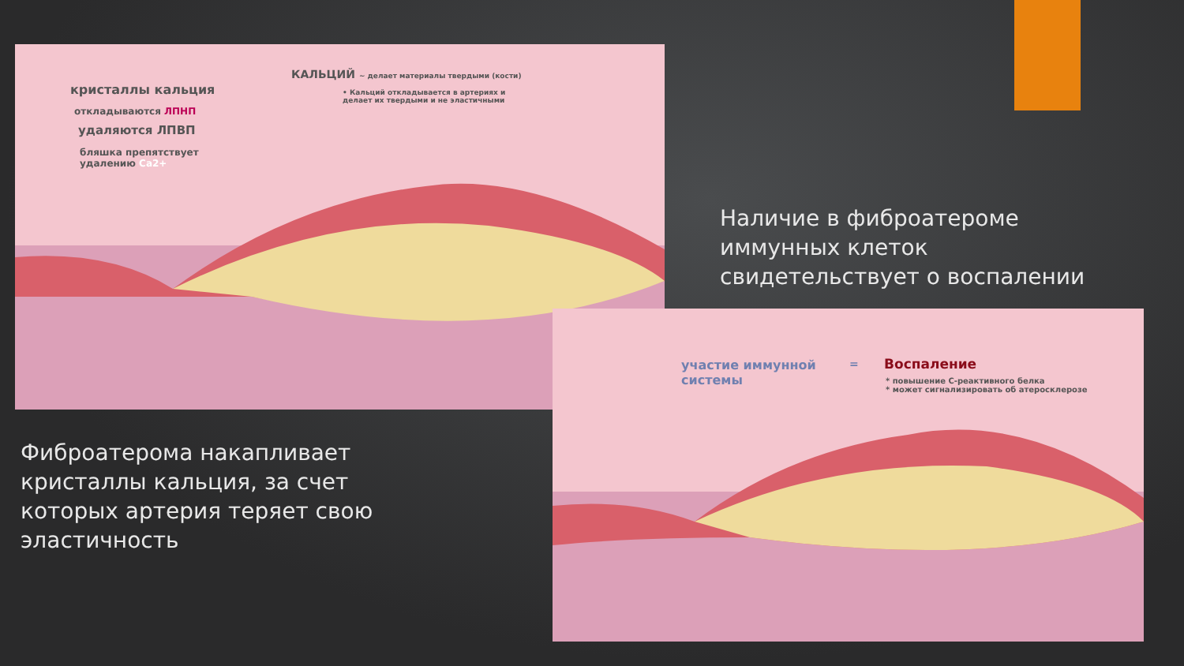КАЛЬЦИЙ ~ делает материалы твердыми (кости)
• Кальций откладывается в артериях и делает их твердыми и не эластичными
кристаллы кальция
откладываются ЛПНП
удаляются ЛПВП
бляшка препятствует
удалению Ca2+
Наличие в фиброатероме
иммунных клеток
свидетельствует о воспалении
участие иммунной
системы
= Воспаление
* повышение С-реактивного белка
* может сигнализировать об атеросклерозе
Фиброатерома накапливает
кристаллы кальция, за счет
которых артерия теряет свою
эластичность